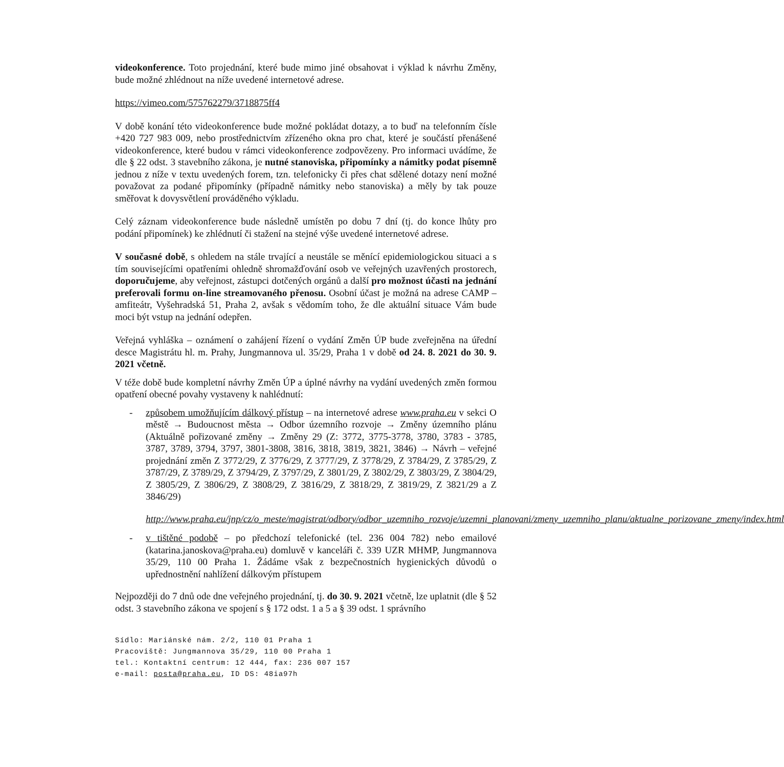videokonference. Toto projednání, které bude mimo jiné obsahovat i výklad k návrhu Změny, bude možné zhlédnout na níže uvedené internetové adrese.
https://vimeo.com/575762279/3718875ff4
V době konání této videokonference bude možné pokládat dotazy, a to buď na telefonním čísle +420 727 983 009, nebo prostřednictvím zřízeného okna pro chat, které je součástí přenášené videokonference, které budou v rámci videokonference zodpovězeny. Pro informaci uvádíme, že dle § 22 odst. 3 stavebního zákona, je nutné stanoviska, připomínky a námitky podat písemně jednou z níže v textu uvedených forem, tzn. telefonicky či přes chat sdělené dotazy není možné považovat za podané připomínky (případně námitky nebo stanoviska) a měly by tak pouze směřovat k dovysvětlení prováděného výkladu.
Celý záznam videokonference bude následně umístěn po dobu 7 dní (tj. do konce lhůty pro podání připomínek) ke zhlédnutí či stažení na stejné výše uvedené internetové adrese.
V současné době, s ohledem na stále trvající a neustále se měnící epidemiologickou situaci a s tím souvisejícími opatřeními ohledně shromažďování osob ve veřejných uzavřených prostorech, doporučujeme, aby veřejnost, zástupci dotčených orgánů a další pro možnost účasti na jednání preferovali formu on-line streamovaného přenosu. Osobní účast je možná na adrese CAMP – amfiteátr, Vyšehradská 51, Praha 2, avšak s vědomím toho, že dle aktuální situace Vám bude moci být vstup na jednání odepřen.
Veřejná vyhláška – oznámení o zahájení řízení o vydání Změn ÚP bude zveřejněna na úřední desce Magistrátu hl. m. Prahy, Jungmannova ul. 35/29, Praha 1 v době od 24. 8. 2021 do 30. 9. 2021 včetně.
V téže době bude kompletní návrhy Změn ÚP a úplné návrhy na vydání uvedených změn formou opatření obecné povahy vystaveny k nahlédnutí:
- způsobem umožňujícím dálkový přístup – na internetové adrese www.praha.eu v sekci O městě → Budoucnost města → Odbor územního rozvoje → Změny územního plánu (Aktuálně pořizované změny → Změny 29 (Z: 3772, 3775-3778, 3780, 3783 - 3785, 3787, 3789, 3794, 3797, 3801-3808, 3816, 3818, 3819, 3821, 3846) → Návrh – veřejné projednání změn Z 3772/29, Z 3776/29, Z 3777/29, Z 3778/29, Z 3784/29, Z 3785/29, Z 3787/29, Z 3789/29, Z 3794/29, Z 3797/29, Z 3801/29, Z 3802/29, Z 3803/29, Z 3804/29, Z 3805/29, Z 3806/29, Z 3808/29, Z 3816/29, Z 3818/29, Z 3819/29, Z 3821/29 a Z 3846/29)
http://www.praha.eu/jnp/cz/o_meste/magistrat/odbory/odbor_uzemniho_rozvoje/uzemni_planovani/zmeny_uzemniho_planu/aktualne_porizovane_zmeny/index.html
- v tištěné podobě – po předchozí telefonické (tel. 236 004 782) nebo emailové (katarina.janoskova@praha.eu) domluvě v kanceláři č. 339 UZR MHMP, Jungmannova 35/29, 110 00 Praha 1. Žádáme však z bezpečnostních hygienických důvodů o upřednostnění nahlížení dálkovým přístupem
Nejpozději do 7 dnů ode dne veřejného projednání, tj. do 30. 9. 2021 včetně, lze uplatnit (dle § 52 odst. 3 stavebního zákona ve spojení s § 172 odst. 1 a 5 a § 39 odst. 1 správního
Sídlo: Mariánské nám. 2/2, 110 01 Praha 1
Pracoviště: Jungmannova 35/29, 110 00 Praha 1
tel.: Kontaktní centrum: 12 444, fax: 236 007 157
e-mail: posta@praha.eu, ID DS: 48ia97h